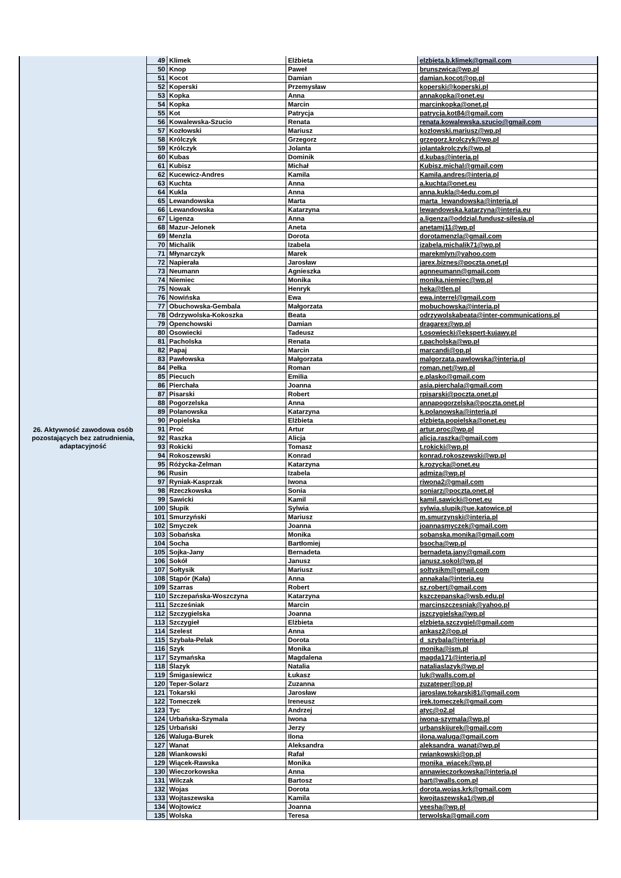| 26. Aktywność zawodowa osób pozostających bez zatrudnienia, adaptacyjność | 49 | Klimek | Elżbieta | elzbieta.b.klimek@gmail.com |
| | 50 | Knop | Paweł | brunszwica@wp.pl |
| | 51 | Kocot | Damian | damian.kocot@op.pl |
| | 52 | Koperski | Przemysław | koperski@koperski.pl |
| | 53 | Kopka | Anna | annakopka@onet.eu |
| | 54 | Kopka | Marcin | marcinkopka@onet.pl |
| | 55 | Kot | Patrycja | patrycja.kot84@gmail.com |
| | 56 | Kowalewska-Szucio | Renata | renata.kowalewska.szucio@gmail.com |
| | 57 | Kozłowski | Mariusz | kozlowski.mariusz@wp.pl |
| | 58 | Królczyk | Grzegorz | grzegorz.krolczyk@wp.pl |
| | 59 | Królczyk | Jolanta | jolantakrolczyk@wp.pl |
| | 60 | Kubas | Dominik | d.kubas@interia.pl |
| | 61 | Kubisz | Michał | Kubisz.michal@gmail.com |
| | 62 | Kucewicz-Andres | Kamila | Kamila.andres@interia.pl |
| | 63 | Kuchta | Anna | a.kuchta@onet.eu |
| | 64 | Kukla | Anna | anna.kukla@4edu.com.pl |
| | 65 | Lewandowska | Marta | marta_lewandowska@interia.pl |
| | 66 | Lewandowska | Katarzyna | lewandowska.katarzyna@interia.eu |
| | 67 | Ligenza | Anna | a.ligenza@oddzial.fundusz-silesia.pl |
| | 68 | Mazur-Jelonek | Aneta | anetamj11@wp.pl |
| | 69 | Menzla | Dorota | dorotamenzla@gmail.com |
| | 70 | Michalik | Izabela | izabela.michalik71@wp.pl |
| | 71 | Młynarczyk | Marek | marekmlyn@yahoo.com |
| | 72 | Napierała | Jarosław | jarex.biznes@poczta.onet.pl |
| | 73 | Neumann | Agnieszka | agnneumann@gmail.com |
| | 74 | Niemiec | Monika | monika.niemiec@wp.pl |
| | 75 | Nowak | Henryk | heka@tlen.pl |
| | 76 | Nowińska | Ewa | ewa.interrel@gmail.com |
| | 77 | Obuchowska-Gembala | Małgorzata | mobuchowska@interia.pl |
| | 78 | Odrzywolska-Kokoszka | Beata | odrzywolskabeata@inter-communications.pl |
| | 79 | Openchowski | Damian | dragarex@wp.pl |
| | 80 | Osowiecki | Tadeusz | t.osowiecki@ekspert-kujawy.pl |
| | 81 | Pacholska | Renata | r.pacholska@wp.pl |
| | 82 | Papaj | Marcin | marcandi@op.pl |
| | 83 | Pawłowska | Małgorzata | malgorzata.pawlowska@interia.pl |
| | 84 | Pełka | Roman | roman.net@wp.pl |
| | 85 | Piecuch | Emilia | e.plasko@gmail.com |
| | 86 | Pierchała | Joanna | asia.pierchala@gmail.com |
| | 87 | Pisarski | Robert | rpisarski@poczta.onet.pl |
| | 88 | Pogorzelska | Anna | annapogorzelska@poczta.onet.pl |
| | 89 | Polanowska | Katarzyna | k.polanowska@interia.pl |
| | 90 | Popielska | Elżbieta | elzbieta.popielska@onet.eu |
| | 91 | Proć | Artur | artur.proc@wp.pl |
| | 92 | Raszka | Alicja | alicja.raszka@gmail.com |
| | 93 | Rokicki | Tomasz | t.rokicki@wp.pl |
| | 94 | Rokoszewski | Konrad | konrad.rokoszewski@wp.pl |
| | 95 | Różycka-Zelman | Katarzyna | k.rozycka@onet.eu |
| | 96 | Rusin | Izabela | admiza@wp.pl |
| | 97 | Ryniak-Kasprzak | Iwona | riwona2@gmail.com |
| | 98 | Rzeczkowska | Sonia | soniarz@poczta.onet.pl |
| | 99 | Sawicki | Kamil | kamil.sawicki@onet.eu |
| | 100 | Słupik | Sylwia | sylwia.slupik@ue.katowice.pl |
| | 101 | Smurzyński | Mariusz | m.smurzynski@interia.pl |
| | 102 | Smyczek | Joanna | joannasmyczek@gmail.com |
| | 103 | Sobańska | Monika | sobanska.monika@gmail.com |
| | 104 | Socha | Bartłomiej | bsocha@wp.pl |
| | 105 | Sojka-Jany | Bernadeta | bernadeta.jany@gmail.com |
| | 106 | Sokół | Janusz | janusz.sokol@wp.pl |
| | 107 | Sołtysik | Mariusz | soltysikm@gmail.com |
| | 108 | Stąpór (Kała) | Anna | annakala@interia.eu |
| | 109 | Szarras | Robert | sz.robert@gmail.com |
| | 110 | Szczepańska-Woszczyna | Katarzyna | kszczepanska@wsb.edu.pl |
| | 111 | Szcześniak | Marcin | marcinszczesniak@yahoo.pl |
| | 112 | Szczygielska | Joanna | jszczygielska@wp.pl |
| | 113 | Szczygieł | Elżbieta | elzbieta.szczygiel@gmail.com |
| | 114 | Szelest | Anna | ankasz2@op.pl |
| | 115 | Szybała-Pelak | Dorota | d_szybala@interia.pl |
| | 116 | Szyk | Monika | monika@ism.pl |
| | 117 | Szymańska | Magdalena | magda171@interia.pl |
| | 118 | Ślazyk | Natalia | nataliaslazyk@wp.pl |
| | 119 | Śmigasiewicz | Łukasz | luk@walls.com.pl |
| | 120 | Teper-Solarz | Zuzanna | zuzateper@op.pl |
| | 121 | Tokarski | Jarosław | jaroslaw.tokarski81@gmail.com |
| | 122 | Tomeczek | Ireneusz | irek.tomeczek@gmail.com |
| | 123 | Tyc | Andrzej | atyc@o2.pl |
| | 124 | Urbańska-Szymala | Iwona | iwona-szymala@wp.pl |
| | 125 | Urbański | Jerzy | urbanskijurek@gmail.com |
| | 126 | Waluga-Burek | Ilona | ilona.waluga@gmail.com |
| | 127 | Wanat | Aleksandra | aleksandra_wanat@wp.pl |
| | 128 | Wiankowski | Rafał | rwiankowski@op.pl |
| | 129 | Wiącek-Rawska | Monika | monika_wiacek@wp.pl |
| | 130 | Wieczorkowska | Anna | annawieczorkowska@interia.pl |
| | 131 | Wilczak | Bartosz | bart@walls.com.pl |
| | 132 | Wojas | Dorota | dorota.wojas.krk@gmail.com |
| | 133 | Wojtaszewska | Kamila | kwojtaszewska1@wp.pl |
| | 134 | Wojtowicz | Joanna | yeesha@wp.pl |
| | 135 | Wolska | Teresa | terwolska@gmail.com |